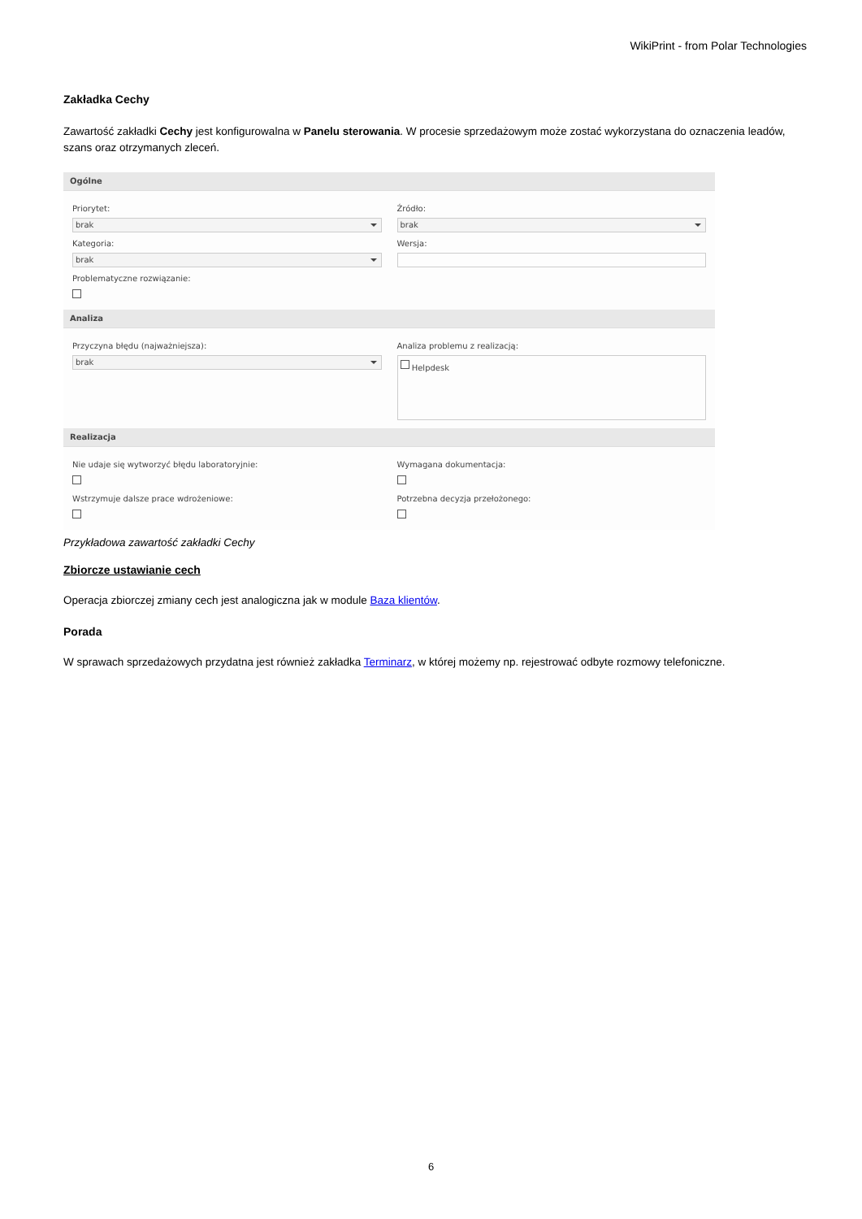WikiPrint - from Polar Technologies
Zakładka Cechy
Zawartość zakładki Cechy jest konfigurowalna w Panelu sterowania. W procesie sprzedażowym może zostać wykorzystana do oznaczenia leadów, szans oraz otrzymanych zleceń.
Ogólne
Priorytet:
brak
Kategoria:
brak
Problematyczne rozwiązanie:
Źródło:
brak
Wersja:
Analiza
Przyczyna błędu (najważniejsza):
brak
Analiza problemu z realizacją:
Helpdesk
Realizacja
Nie udaje się wytworzyć błędu laboratoryjnie:
Wstrzymuje dalsze prace wdrożeniowe:
Wymagana dokumentacja:
Potrzebna decyzja przełożonego:
Przykładowa zawartość zakładki Cechy
Zbiorcze ustawianie cech
Operacja zbiorczej zmiany cech jest analogiczna jak w module Baza klientów.
Porada
W sprawach sprzedażowych przydatna jest również zakładka Terminarz, w której możemy np. rejestrować odbyte rozmowy telefoniczne.
6